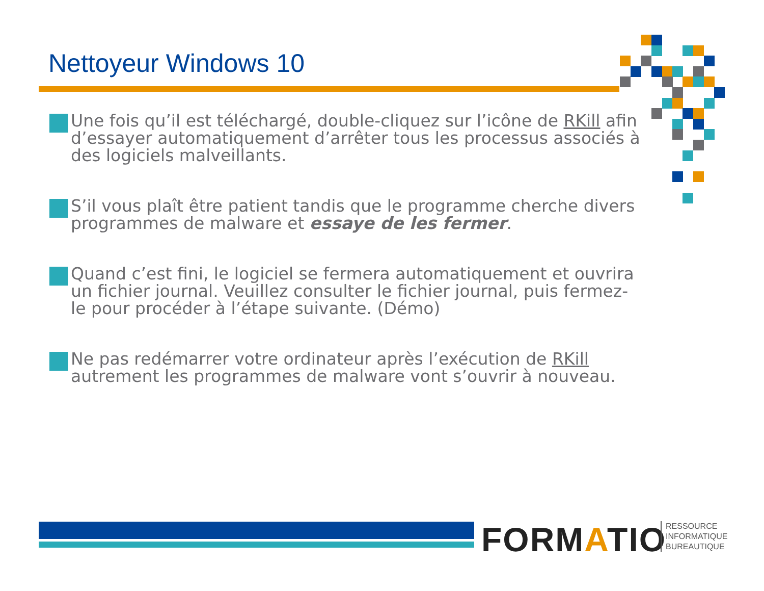Nettoyeur Windows 10
Une fois qu’il est téléchargé, double-cliquez sur l’icône de RKill afin d’essayer automatiquement d’arrêter tous les processus associés à des logiciels malveillants.
S’il vous plaît être patient tandis que le programme cherche divers programmes de malware et essaye de les fermer.
Quand c’est fini, le logiciel se fermera automatiquement et ouvrira un fichier journal. Veuillez consulter le fichier journal, puis fermez-le pour procéder à l’étape suivante. (Démo)
Ne pas redémarrer votre ordinateur après l’exécution de RKill autrement les programmes de malware vont s’ouvrir à nouveau.
FORMATIO
RESSOURCE
INFORMATIQUE
BUREAUTIQUE